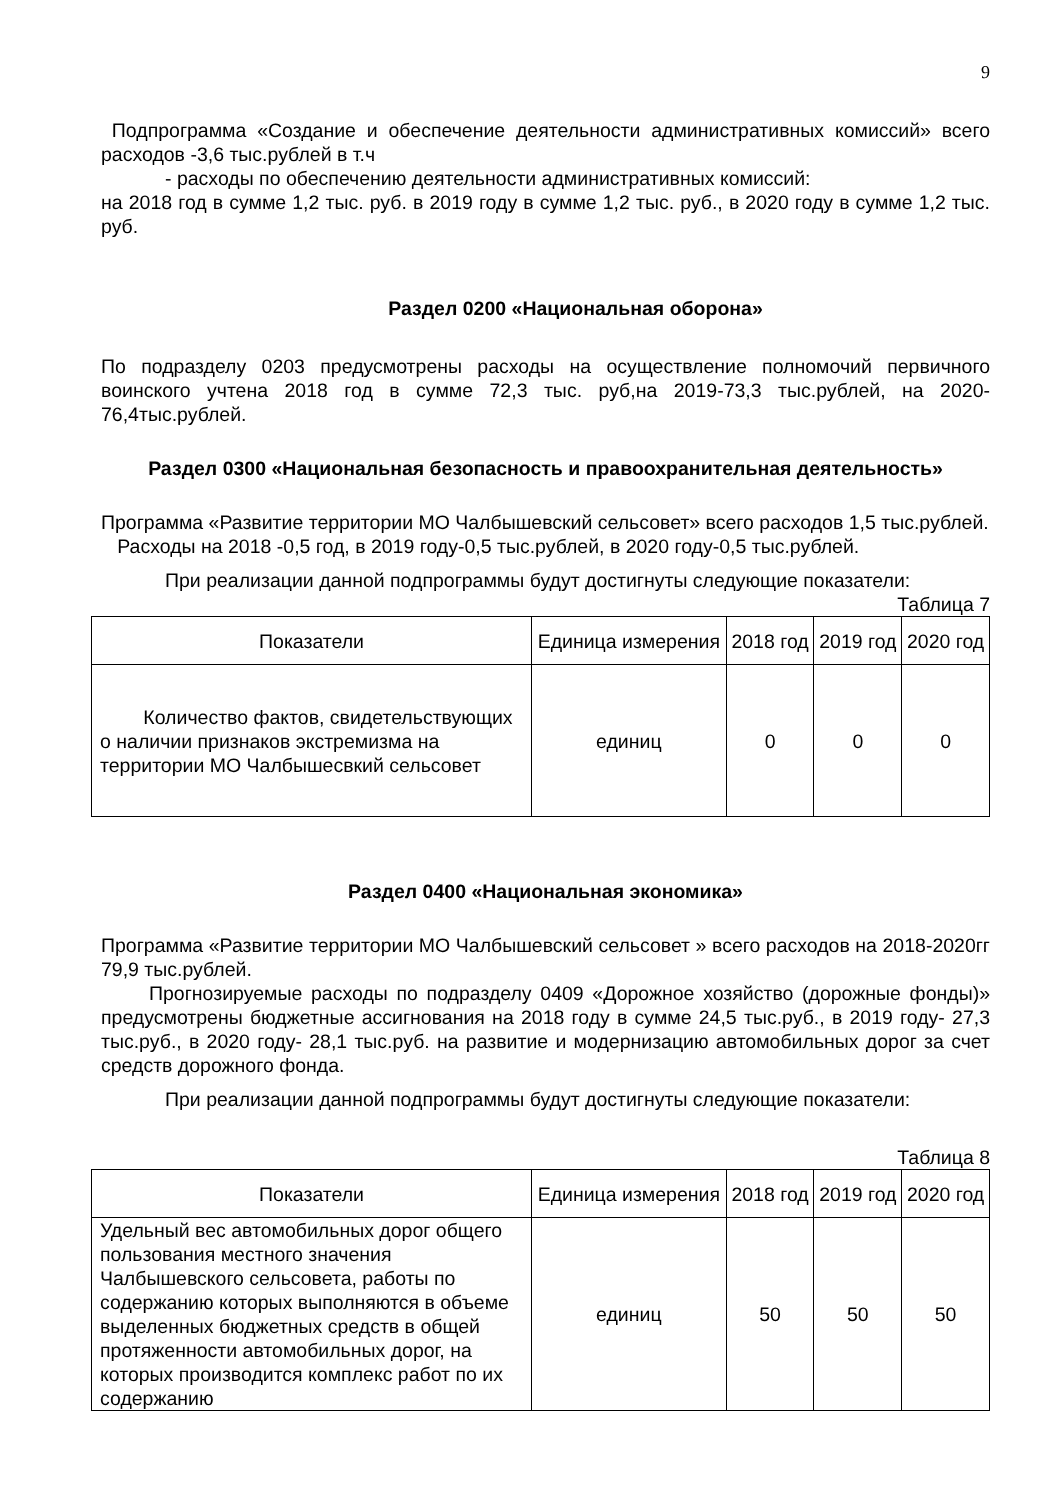9
Подпрограмма «Создание и обеспечение деятельности административных комиссий» всего расходов -3,6 тыс.рублей в т.ч
- расходы по обеспечению деятельности административных комиссий:
на 2018 год в сумме 1,2 тыс. руб. в 2019 году в сумме 1,2 тыс. руб., в 2020 году в сумме 1,2 тыс. руб.
Раздел 0200 «Национальная оборона»
По подразделу 0203 предусмотрены расходы на осуществление полномочий первичного воинского учтена 2018 год в сумме 72,3 тыс. руб,на 2019-73,3 тыс.рублей, на 2020-76,4тыс.рублей.
Раздел 0300 «Национальная безопасность и правоохранительная деятельность»
Программа «Развитие территории МО Чалбышевский сельсовет» всего расходов 1,5 тыс.рублей.
Расходы на 2018 -0,5 год, в 2019 году-0,5 тыс.рублей, в 2020 году-0,5 тыс.рублей.
При реализации данной подпрограммы будут достигнуты следующие показатели:
Таблица 7
| Показатели | Единица измерения | 2018 год | 2019 год | 2020 год |
| --- | --- | --- | --- | --- |
| Количество фактов, свидетельствующих о наличии признаков экстремизма на территории МО Чалбышесвкий сельсовет | единиц | 0 | 0 | 0 |
Раздел 0400 «Национальная экономика»
Программа «Развитие территории МО Чалбышевский сельсовет » всего расходов на 2018-2020гг 79,9 тыс.рублей.
Прогнозируемые расходы по подразделу 0409 «Дорожное хозяйство (дорожные фонды)» предусмотрены бюджетные ассигнования на 2018 году в сумме 24,5 тыс.руб., в 2019 году- 27,3 тыс.руб., в 2020 году- 28,1 тыс.руб. на развитие и модернизацию автомобильных дорог за счет средств дорожного фонда.
При реализации данной подпрограммы будут достигнуты следующие показатели:
Таблица 8
| Показатели | Единица измерения | 2018 год | 2019 год | 2020 год |
| --- | --- | --- | --- | --- |
| Удельный вес автомобильных дорог общего пользования местного значения Чалбышевского сельсовета, работы по содержанию которых выполняются в объеме выделенных бюджетных средств в общей протяженности автомобильных дорог, на которых производится комплекс работ по их содержанию | единиц | 50 | 50 | 50 |